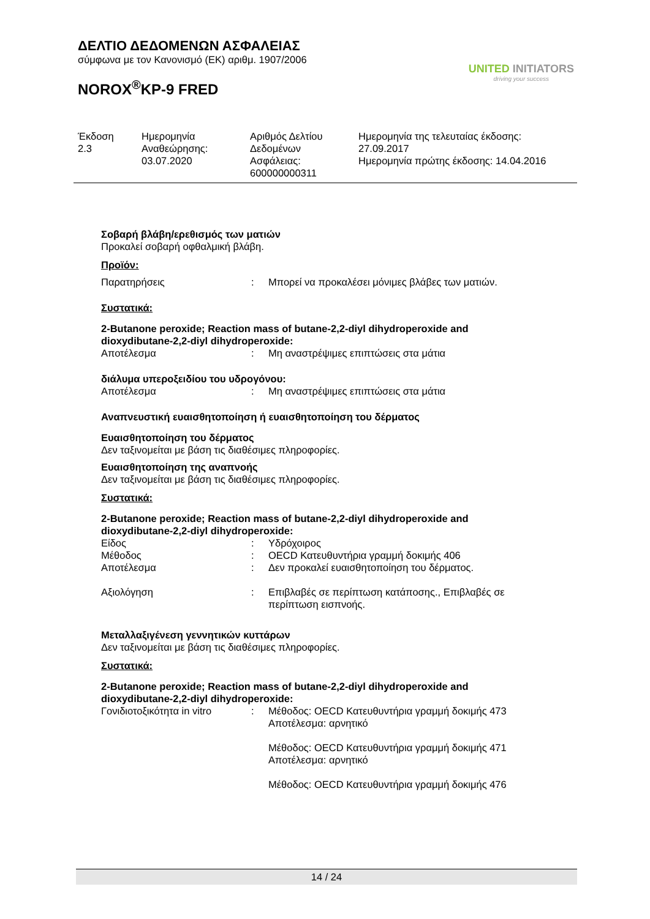ΔΕΛΤΙΟ ΔΕΔΟΜΕΝΩΝ ΑΣΦΑΛΕΙΑΣ
σύμφωνα με τον Κανονισμό (ΕΚ) αριθμ. 1907/2006
NOROX<sup>®</sup>KP-9 FRED
UNITED INITIATORS
driving your success
| Έκδοση 2.3 | Ημερομηνία Αναθεώρησης: 03.07.2020 | Αριθμός Δελτίου Δεδομένων Ασφάλειας: 600000000311 | Ημερομηνία της τελευταίας έκδοσης: 27.09.2017 Ημερομηνία πρώτης έκδοσης: 14.04.2016 |
Σοβαρή βλάβη/ερεθισμός των ματιών
Προκαλεί σοβαρή οφθαλμική βλάβη.
Προϊόν:
| Παρατηρήσεις | : | Μπορεί να προκαλέσει μόνιμες βλάβες των ματιών. |
Συστατικά:
2-Butanone peroxide; Reaction mass of butane-2,2-diyl dihydroperoxide and dioxydibutane-2,2-diyl dihydroperoxide:
| Αποτέλεσμα | : | Μη αναστρέψιμες επιπτώσεις στα μάτια |
διάλυμα υπεροξειδίου του υδρογόνου:
| Αποτέλεσμα | : | Μη αναστρέψιμες επιπτώσεις στα μάτια |
Αναπνευστική ευαισθητοποίηση ή ευαισθητοποίηση του δέρματος
Ευαισθητοποίηση του δέρματος
Δεν ταξινομείται με βάση τις διαθέσιμες πληροφορίες.
Ευαισθητοποίηση της αναπνοής
Δεν ταξινομείται με βάση τις διαθέσιμες πληροφορίες.
Συστατικά:
2-Butanone peroxide; Reaction mass of butane-2,2-diyl dihydroperoxide and dioxydibutane-2,2-diyl dihydroperoxide:
| Είδος | : | Υδρόχοιρος |
| Μέθοδος | : | OECD Κατευθυντήρια γραμμή δοκιμής 406 |
| Αποτέλεσμα | : | Δεν προκαλεί ευαισθητοποίηση του δέρματος. |
| Αξιολόγηση | : | Επιβλαβές σε περίπτωση κατάποσης., Επιβλαβές σε περίπτωση εισπνοής. |
Μεταλλαξιγένεση γεννητικών κυττάρων
Δεν ταξινομείται με βάση τις διαθέσιμες πληροφορίες.
Συστατικά:
2-Butanone peroxide; Reaction mass of butane-2,2-diyl dihydroperoxide and dioxydibutane-2,2-diyl dihydroperoxide:
| Γονιδιοτοξικότητα in vitro | : | Μέθοδος: OECD Κατευθυντήρια γραμμή δοκιμής 473 Αποτέλεσμα: αρνητικό Μέθοδος: OECD Κατευθυντήρια γραμμή δοκιμής 471 Αποτέλεσμα: αρνητικό Μέθοδος: OECD Κατευθυντήρια γραμμή δοκιμής 476 |
14 / 24